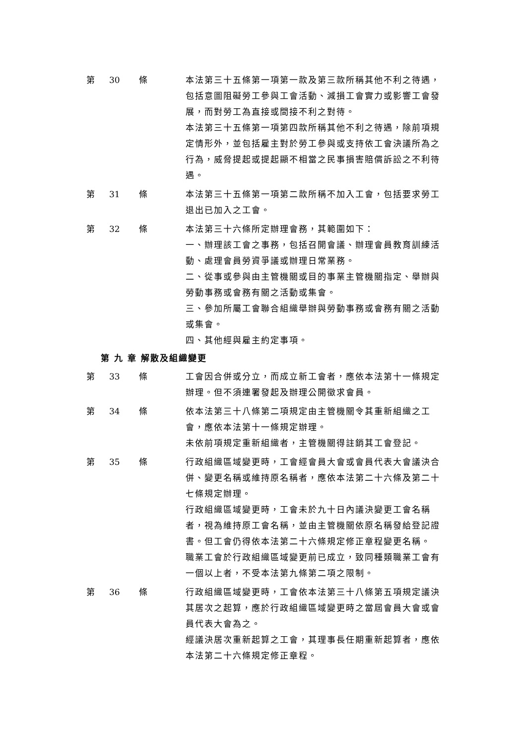第 30 條 本法第三十五條第一項第一款及第三款所稱其他不利之待遇，包括意圖阻礙勞工參與工會活動、減損工會實力或影響工會發展，而對勞工為直接或間接不利之對待。
本法第三十五條第一項第四款所稱其他不利之待遇，除前項規定情形外，並包括雇主對於勞工參與或支持依工會決議所為之行為，威脅提起或提起顯不相當之民事損害賠償訴訟之不利待遇。
第 31 條 本法第三十五條第一項第二款所稱不加入工會，包括要求勞工退出已加入之工會。
第 32 條 本法第三十六條所定辦理會務，其範圍如下：
一、辦理該工會之事務，包括召開會議、辦理會員教育訓練活動、處理會員勞資爭議或辦理日常業務。
二、從事或參與由主管機關或目的事業主管機關指定、舉辦與勞動事務或會務有關之活動或集會。
三、參加所屬工會聯合組織舉辦與勞動事務或會務有關之活動或集會。
四、其他經與雇主約定事項。
第 九 章 解散及組織變更
第 33 條 工會因合併或分立，而成立新工會者，應依本法第十一條規定辦理。但不須連署發起及辦理公開徵求會員。
第 34 條 依本法第三十八條第二項規定由主管機關令其重新組織之工會，應依本法第十一條規定辦理。
未依前項規定重新組織者，主管機關得註銷其工會登記。
第 35 條 行政組織區域變更時，工會經會員大會或會員代表大會議決合併、變更名稱或維持原名稱者，應依本法第二十六條及第二十七條規定辦理。
行政組織區域變更時，工會未於九十日內議決變更工會名稱者，視為維持原工會名稱，並由主管機關依原名稱發給登記證書。但工會仍得依本法第二十六條規定修正章程變更名稱。
職業工會於行政組織區域變更前已成立，致同種類職業工會有一個以上者，不受本法第九條第二項之限制。
第 36 條 行政組織區域變更時，工會依本法第三十八條第五項規定議決其居次之起算，應於行政組織區域變更時之當屆會員大會或會員代表大會為之。
經議決居次重新起算之工會，其理事長任期重新起算者，應依本法第二十六條規定修正章程。